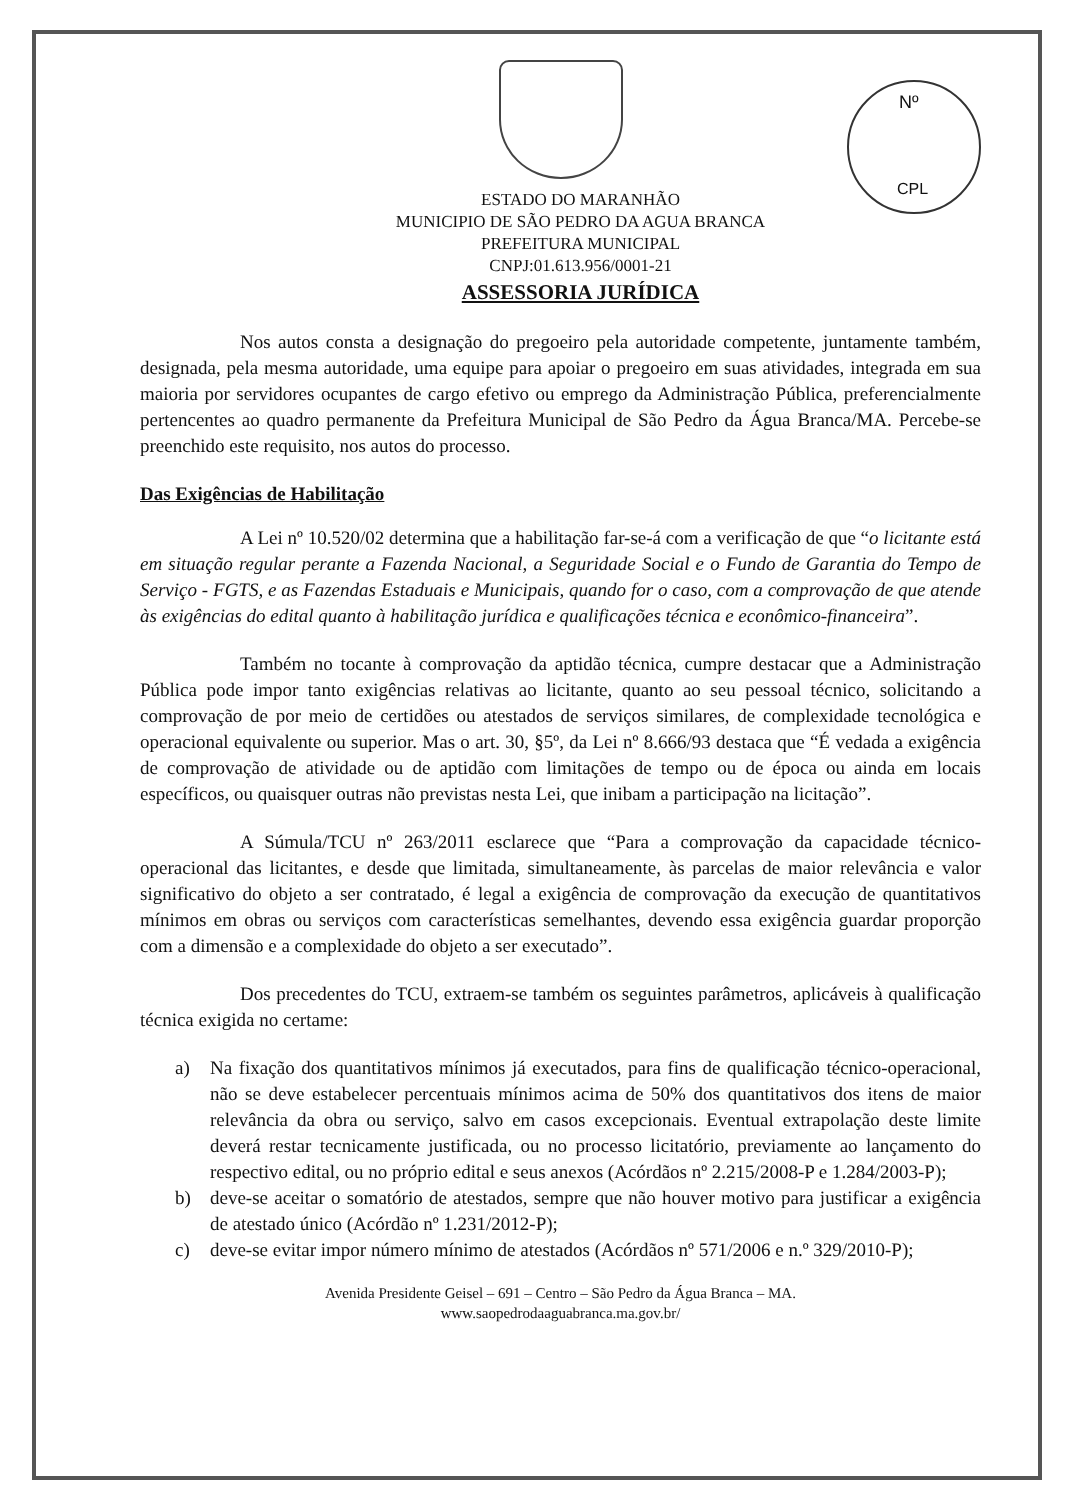Nº
CPL
ESTADO DO MARANHÃO
MUNICIPIO DE SÃO PEDRO DA AGUA BRANCA
PREFEITURA MUNICIPAL
CNPJ:01.613.956/0001-21
ASSESSORIA JURÍDICA
Nos autos consta a designação do pregoeiro pela autoridade competente, juntamente também, designada, pela mesma autoridade, uma equipe para apoiar o pregoeiro em suas atividades, integrada em sua maioria por servidores ocupantes de cargo efetivo ou emprego da Administração Pública, preferencialmente pertencentes ao quadro permanente da Prefeitura Municipal de São Pedro da Água Branca/MA. Percebe-se preenchido este requisito, nos autos do processo.
Das Exigências de Habilitação
A Lei nº 10.520/02 determina que a habilitação far-se-á com a verificação de que “o licitante está em situação regular perante a Fazenda Nacional, a Seguridade Social e o Fundo de Garantia do Tempo de Serviço - FGTS, e as Fazendas Estaduais e Municipais, quando for o caso, com a comprovação de que atende às exigências do edital quanto à habilitação jurídica e qualificações técnica e econômico-financeira”.
Também no tocante à comprovação da aptidão técnica, cumpre destacar que a Administração Pública pode impor tanto exigências relativas ao licitante, quanto ao seu pessoal técnico, solicitando a comprovação de por meio de certidões ou atestados de serviços similares, de complexidade tecnológica e operacional equivalente ou superior. Mas o art. 30, §5º, da Lei nº 8.666/93 destaca que “É vedada a exigência de comprovação de atividade ou de aptidão com limitações de tempo ou de época ou ainda em locais específicos, ou quaisquer outras não previstas nesta Lei, que inibam a participação na licitação”.
A Súmula/TCU nº 263/2011 esclarece que “Para a comprovação da capacidade técnico-operacional das licitantes, e desde que limitada, simultaneamente, às parcelas de maior relevância e valor significativo do objeto a ser contratado, é legal a exigência de comprovação da execução de quantitativos mínimos em obras ou serviços com características semelhantes, devendo essa exigência guardar proporção com a dimensão e a complexidade do objeto a ser executado”.
Dos precedentes do TCU, extraem-se também os seguintes parâmetros, aplicáveis à qualificação técnica exigida no certame:
a) Na fixação dos quantitativos mínimos já executados, para fins de qualificação técnico-operacional, não se deve estabelecer percentuais mínimos acima de 50% dos quantitativos dos itens de maior relevância da obra ou serviço, salvo em casos excepcionais. Eventual extrapolação deste limite deverá restar tecnicamente justificada, ou no processo licitatório, previamente ao lançamento do respectivo edital, ou no próprio edital e seus anexos (Acórdãos nº 2.215/2008-P e 1.284/2003-P);
b) deve-se aceitar o somatório de atestados, sempre que não houver motivo para justificar a exigência de atestado único (Acórdão nº 1.231/2012-P);
c) deve-se evitar impor número mínimo de atestados (Acórdãos nº 571/2006 e n.º 329/2010-P);
Avenida Presidente Geisel – 691 – Centro – São Pedro da Água Branca – MA.
www.saopedrodaaguabranca.ma.gov.br/